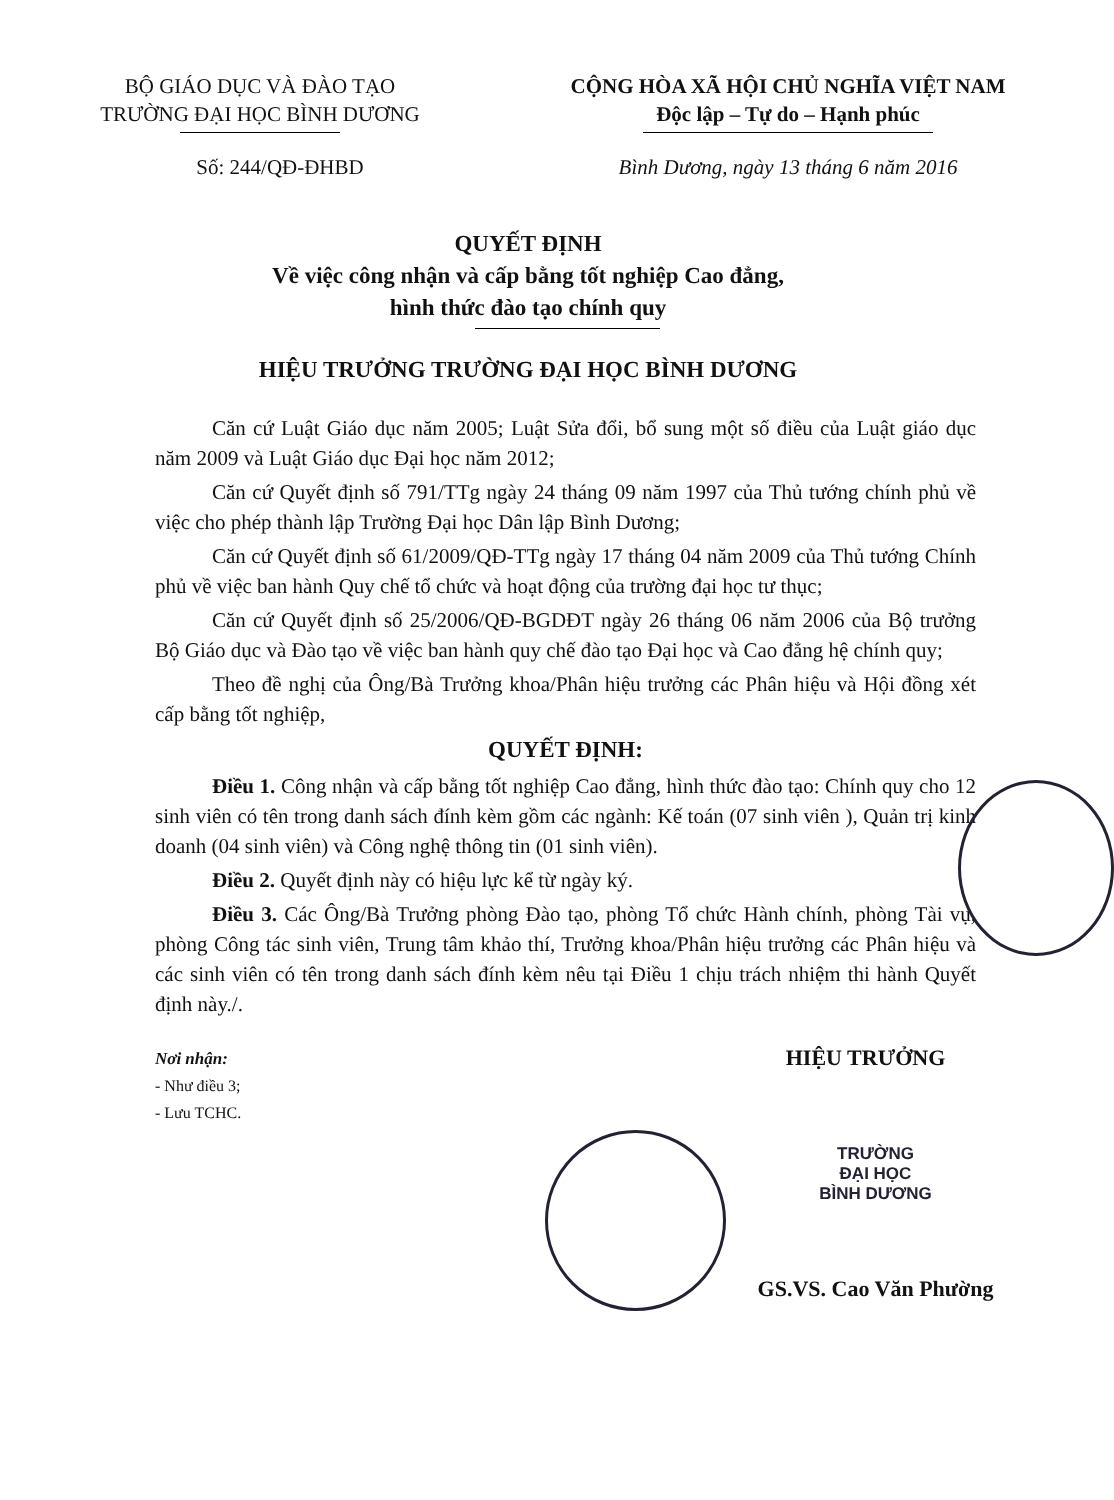BỘ GIÁO DỤC VÀ ĐÀO TẠO
TRƯỜNG ĐẠI HỌC BÌNH DƯƠNG
CỘNG HÒA XÃ HỘI CHỦ NGHĨA VIỆT NAM
Độc lập – Tự do – Hạnh phúc
Số: 244/QĐ-ĐHBD Bình Dương, ngày 13 tháng 6 năm 2016
QUYẾT ĐỊNH
Về việc công nhận và cấp bằng tốt nghiệp Cao đẳng,
hình thức đào tạo chính quy
HIỆU TRƯỞNG TRƯỜNG ĐẠI HỌC BÌNH DƯƠNG
Căn cứ Luật Giáo dục năm 2005; Luật Sửa đổi, bổ sung một số điều của Luật giáo dục năm 2009 và Luật Giáo dục Đại học năm 2012;
Căn cứ Quyết định số 791/TTg ngày 24 tháng 09 năm 1997 của Thủ tướng chính phủ về việc cho phép thành lập Trường Đại học Dân lập Bình Dương;
Căn cứ Quyết định số 61/2009/QĐ-TTg ngày 17 tháng 04 năm 2009 của Thủ tướng Chính phủ về việc ban hành Quy chế tổ chức và hoạt động của trường đại học tư thục;
Căn cứ Quyết định số 25/2006/QĐ-BGDĐT ngày 26 tháng 06 năm 2006 của Bộ trưởng Bộ Giáo dục và Đào tạo về việc ban hành quy chế đào tạo Đại học và Cao đẳng hệ chính quy;
Theo đề nghị của Ông/Bà Trưởng khoa/Phân hiệu trưởng các Phân hiệu và Hội đồng xét cấp bằng tốt nghiệp,
QUYẾT ĐỊNH:
Điều 1. Công nhận và cấp bằng tốt nghiệp Cao đẳng, hình thức đào tạo: Chính quy cho 12 sinh viên có tên trong danh sách đính kèm gồm các ngành: Kế toán (07 sinh viên ), Quản trị kinh doanh (04 sinh viên) và Công nghệ thông tin (01 sinh viên).
Điều 2. Quyết định này có hiệu lực kể từ ngày ký.
Điều 3. Các Ông/Bà Trưởng phòng Đào tạo, phòng Tổ chức Hành chính, phòng Tài vụ, phòng Công tác sinh viên, Trung tâm khảo thí, Trưởng khoa/Phân hiệu trưởng các Phân hiệu và các sinh viên có tên trong danh sách đính kèm nêu tại Điều 1 chịu trách nhiệm thi hành Quyết định này./.
Nơi nhận:
- Như điều 3;
- Lưu TCHC.
HIỆU TRƯỞNG
TRƯỜNG
ĐẠI HỌC
BÌNH DƯƠNG
GS.VS. Cao Văn Phường